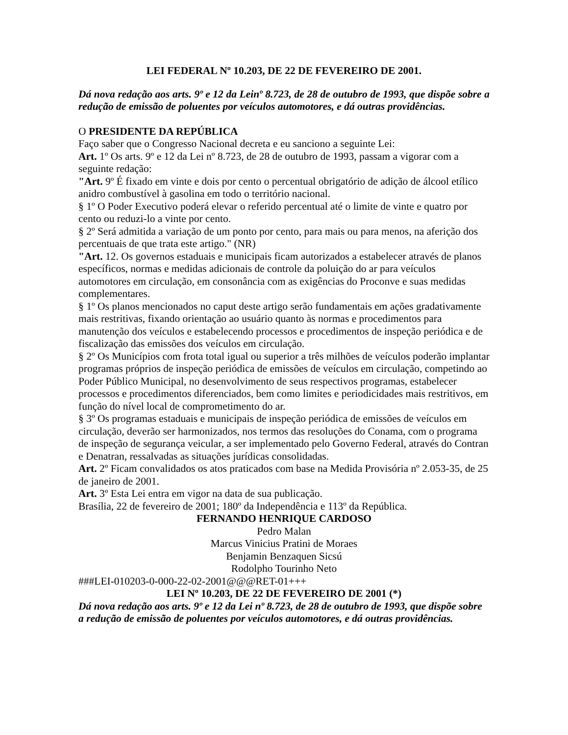LEI FEDERAL Nº 10.203, DE 22 DE FEVEREIRO DE 2001.
Dá nova redação aos arts. 9º e 12 da Leinº 8.723, de 28 de outubro de 1993, que dispõe sobre a redução de emissão de poluentes por veículos automotores, e dá outras providências.
O PRESIDENTE DA REPÚBLICA
Faço saber que o Congresso Nacional decreta e eu sanciono a seguinte Lei:
Art. 1º Os arts. 9º e 12 da Lei nº 8.723, de 28 de outubro de 1993, passam a vigorar com a seguinte redação:
"Art. 9º É fixado em vinte e dois por cento o percentual obrigatório de adição de álcool etílico anidro combustível à gasolina em todo o território nacional.
§ 1º O Poder Executivo poderá elevar o referido percentual até o limite de vinte e quatro por cento ou reduzi-lo a vinte por cento.
§ 2º Será admitida a variação de um ponto por cento, para mais ou para menos, na aferição dos percentuais de que trata este artigo." (NR)
"Art. 12. Os governos estaduais e municipais ficam autorizados a estabelecer através de planos específicos, normas e medidas adicionais de controle da poluição do ar para veículos automotores em circulação, em consonância com as exigências do Proconve e suas medidas complementares.
§ 1º Os planos mencionados no caput deste artigo serão fundamentais em ações gradativamente mais restritivas, fixando orientação ao usuário quanto às normas e procedimentos para manutenção dos veículos e estabelecendo processos e procedimentos de inspeção periódica e de fiscalização das emissões dos veículos em circulação.
§ 2º Os Municípios com frota total igual ou superior a três milhões de veículos poderão implantar programas próprios de inspeção periódica de emissões de veículos em circulação, competindo ao Poder Público Municipal, no desenvolvimento de seus respectivos programas, estabelecer processos e procedimentos diferenciados, bem como limites e periodicidades mais restritivos, em função do nível local de comprometimento do ar.
§ 3º Os programas estaduais e municipais de inspeção periódica de emissões de veículos em circulação, deverão ser harmonizados, nos termos das resoluções do Conama, com o programa de inspeção de segurança veicular, a ser implementado pelo Governo Federal, através do Contran e Denatran, ressalvadas as situações jurídicas consolidadas.
Art. 2º Ficam convalidados os atos praticados com base na Medida Provisória nº 2.053-35, de 25 de janeiro de 2001.
Art. 3º Esta Lei entra em vigor na data de sua publicação.
Brasília, 22 de fevereiro de 2001; 180º da Independência e 113º da República.
FERNANDO HENRIQUE CARDOSO
Pedro Malan
Marcus Vinicius Pratini de Moraes
Benjamin Benzaquen Sicsú
Rodolpho Tourinho Neto
###LEI-010203-0-000-22-02-2001@@@RET-01+++
LEI Nº 10.203, DE 22 DE FEVEREIRO DE 2001 (*)
Dá nova redação aos arts. 9º e 12 da Lei nº 8.723, de 28 de outubro de 1993, que dispõe sobre a redução de emissão de poluentes por veículos automotores, e dá outras providências.